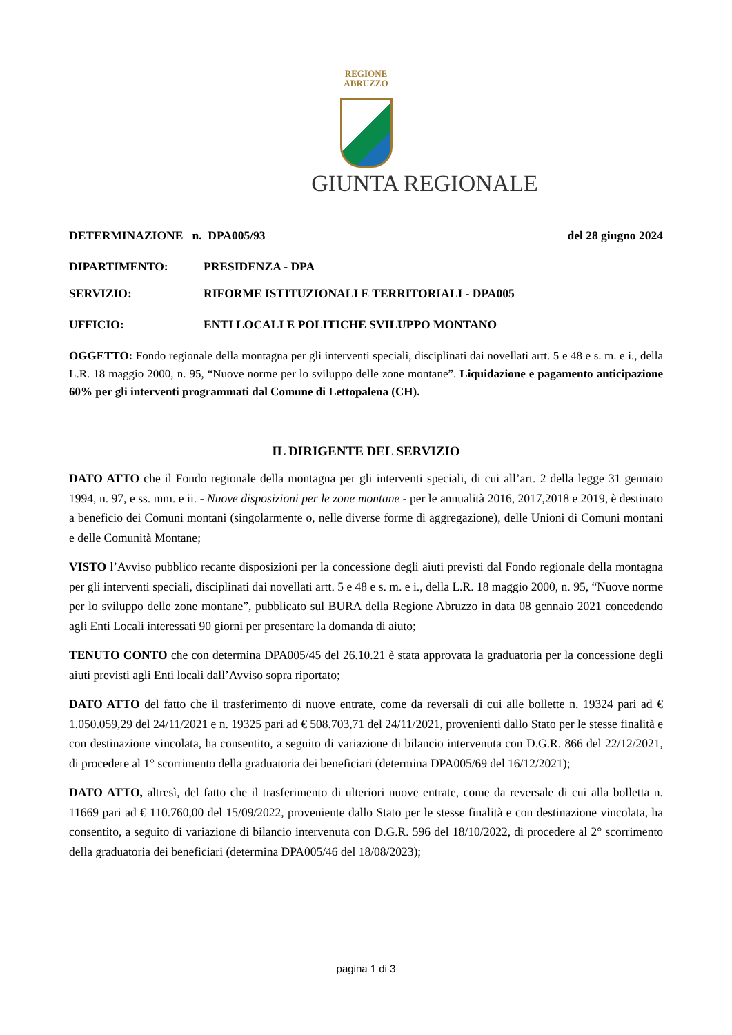REGIONE
ABRUZZO
GIUNTA REGIONALE
DETERMINAZIONE n. DPA005/93 del 28 giugno 2024
DIPARTIMENTO: PRESIDENZA - DPA
SERVIZIO: RIFORME ISTITUZIONALI E TERRITORIALI - DPA005
UFFICIO: ENTI LOCALI E POLITICHE SVILUPPO MONTANO
OGGETTO: Fondo regionale della montagna per gli interventi speciali, disciplinati dai novellati artt. 5 e 48 e s. m. e i., della L.R. 18 maggio 2000, n. 95, “Nuove norme per lo sviluppo delle zone montane”. Liquidazione e pagamento anticipazione 60% per gli interventi programmati dal Comune di Lettopalena (CH).
IL DIRIGENTE DEL SERVIZIO
DATO ATTO che il Fondo regionale della montagna per gli interventi speciali, di cui all’art. 2 della legge 31 gennaio 1994, n. 97, e ss. mm. e ii. - Nuove disposizioni per le zone montane - per le annualità 2016, 2017,2018 e 2019, è destinato a beneficio dei Comuni montani (singolarmente o, nelle diverse forme di aggregazione), delle Unioni di Comuni montani e delle Comunità Montane;
VISTO l’Avviso pubblico recante disposizioni per la concessione degli aiuti previsti dal Fondo regionale della montagna per gli interventi speciali, disciplinati dai novellati artt. 5 e 48 e s. m. e i., della L.R. 18 maggio 2000, n. 95, “Nuove norme per lo sviluppo delle zone montane”, pubblicato sul BURA della Regione Abruzzo in data 08 gennaio 2021 concedendo agli Enti Locali interessati 90 giorni per presentare la domanda di aiuto;
TENUTO CONTO che con determina DPA005/45 del 26.10.21 è stata approvata la graduatoria per la concessione degli aiuti previsti agli Enti locali dall’Avviso sopra riportato;
DATO ATTO del fatto che il trasferimento di nuove entrate, come da reversali di cui alle bollette n. 19324 pari ad € 1.050.059,29 del 24/11/2021 e n. 19325 pari ad € 508.703,71 del 24/11/2021, provenienti dallo Stato per le stesse finalità e con destinazione vincolata, ha consentito, a seguito di variazione di bilancio intervenuta con D.G.R. 866 del 22/12/2021, di procedere al 1° scorrimento della graduatoria dei beneficiari (determina DPA005/69 del 16/12/2021);
DATO ATTO, altresì, del fatto che il trasferimento di ulteriori nuove entrate, come da reversale di cui alla bolletta n. 11669 pari ad € 110.760,00 del 15/09/2022, proveniente dallo Stato per le stesse finalità e con destinazione vincolata, ha consentito, a seguito di variazione di bilancio intervenuta con D.G.R. 596 del 18/10/2022, di procedere al 2° scorrimento della graduatoria dei beneficiari (determina DPA005/46 del 18/08/2023);
pagina 1 di 3